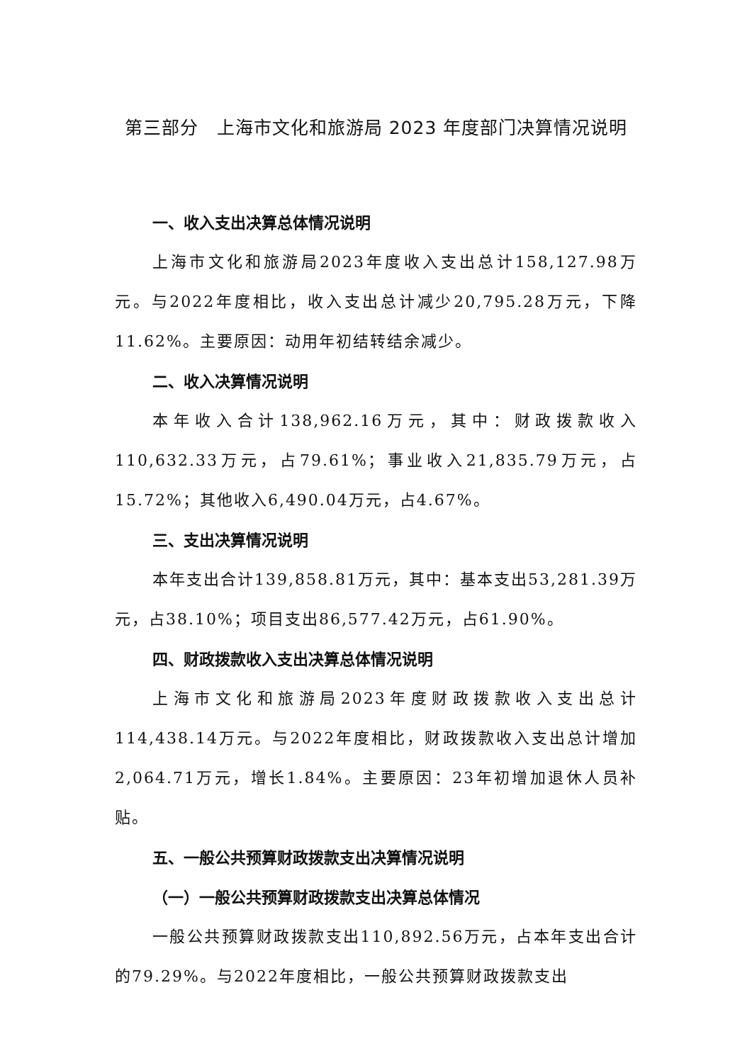第三部分　上海市文化和旅游局 2023 年度部门决算情况说明
一、收入支出决算总体情况说明
上海市文化和旅游局2023年度收入支出总计158,127.98万元。与2022年度相比，收入支出总计减少20,795.28万元，下降11.62%。主要原因：动用年初结转结余减少。
二、收入决算情况说明
本年收入合计138,962.16万元，其中：财政拨款收入110,632.33万元，占79.61%；事业收入21,835.79万元，占15.72%；其他收入6,490.04万元，占4.67%。
三、支出决算情况说明
本年支出合计139,858.81万元，其中：基本支出53,281.39万元，占38.10%；项目支出86,577.42万元，占61.90%。
四、财政拨款收入支出决算总体情况说明
上海市文化和旅游局2023年度财政拨款收入支出总计114,438.14万元。与2022年度相比，财政拨款收入支出总计增加2,064.71万元，增长1.84%。主要原因：23年初增加退休人员补贴。
五、一般公共预算财政拨款支出决算情况说明
（一）一般公共预算财政拨款支出决算总体情况
一般公共预算财政拨款支出110,892.56万元，占本年支出合计的79.29%。与2022年度相比，一般公共预算财政拨款支出